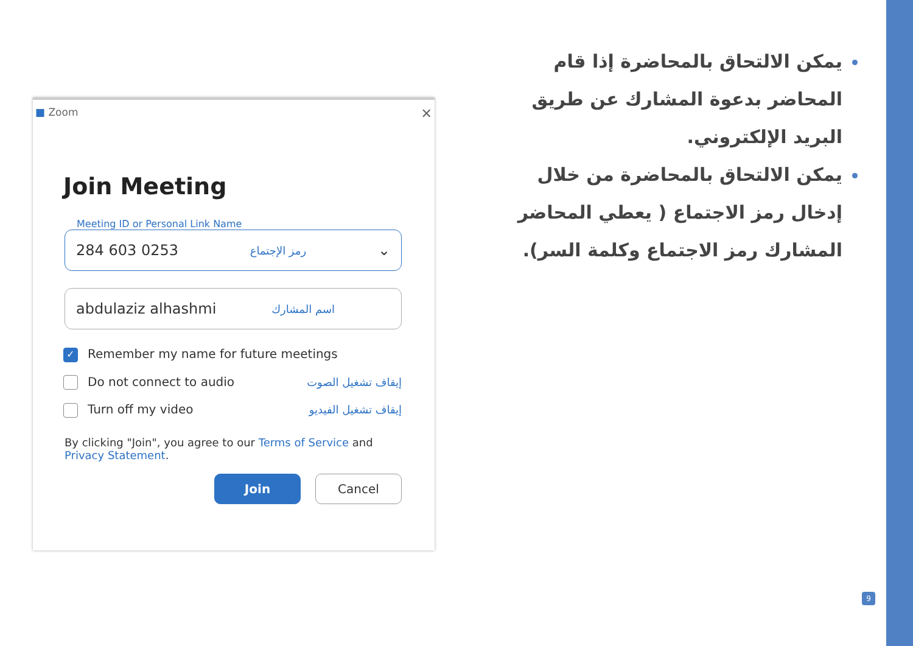■ Zoom ✕
Join Meeting
Meeting ID or Personal Link Name
284 603 0253 رمز الإجتماع ⌄
abdulaziz alhashmi اسم المشارك
✓ Remember my name for future meetings
Do not connect to audio إيقاف تشغيل الصوت
Turn off my video إيقاف تشغيل الفيديو
By clicking "Join", you agree to our Terms of Service and
Privacy Statement.
Join Cancel
يمكن الالتحاق بالمحاضرة إذا قام المحاضر بدعوة المشارك عن طريق البريد الإلكتروني.
يمكن الالتحاق بالمحاضرة من خلال إدخال رمز الاجتماع ( يعطي المحاضر المشارك رمز الاجتماع وكلمة السر).
9